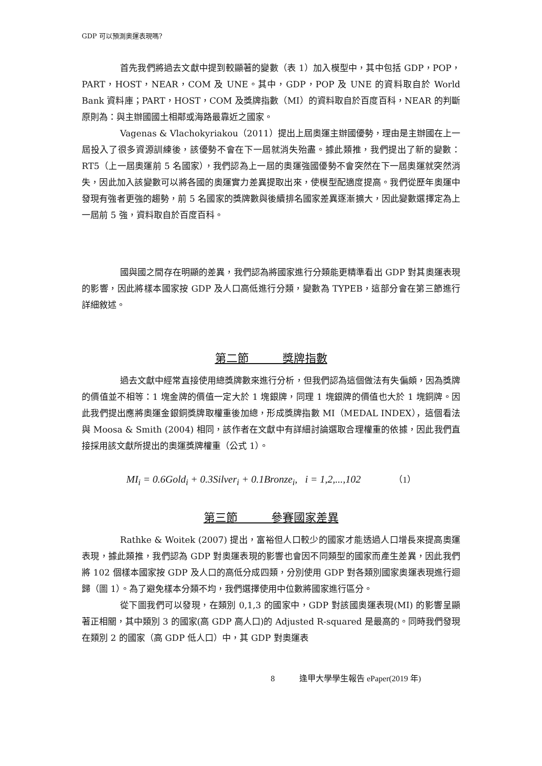GDP 可以預測奧運表現嗎?
首先我們將過去文獻中提到較顯著的變數（表 1）加入模型中，其中包括 GDP，POP，PART，HOST，NEAR，COM 及 UNE。其中，GDP，POP 及 UNE 的資料取自於 World Bank 資料庫；PART，HOST，COM 及獎牌指數（MI）的資料取自於百度百科，NEAR 的判斷原則為：與主辦國國土相鄰或海路最靠近之國家。
Vagenas & Vlachokyriakou（2011）提出上屆奧運主辦國優勢，理由是主辦國在上一屆投入了很多資源訓練後，該優勢不會在下一屆就消失殆盡。據此類推，我們提出了新的變數：RT5（上一屆奧運前 5 名國家），我們認為上一屆的奧運強國優勢不會突然在下一屆奧運就突然消失，因此加入該變數可以將各國的奧運實力差異提取出來，使模型配適度提高。我們從歷年奧運中發現有強者更強的趨勢，前 5 名國家的獎牌數與後續排名國家差異逐漸擴大，因此變數選擇定為上一屆前 5 強，資料取自於百度百科。
國與國之間存在明顯的差異，我們認為將國家進行分類能更精準看出 GDP 對其奧運表現的影響，因此將樣本國家按 GDP 及人口高低進行分類，變數為 TYPEB，這部分會在第三節進行詳細敘述。
第二節　　　獎牌指數
過去文獻中經常直接使用總獎牌數來進行分析，但我們認為這個做法有失偏頗，因為獎牌的價值並不相等：1 塊金牌的價值一定大於 1 塊銀牌，同理 1 塊銀牌的價值也大於 1 塊銅牌。因此我們提出應將奧運金銀銅獎牌取權重後加總，形成獎牌指數 MI（MEDAL INDEX），這個看法與 Moosa & Smith (2004) 相同，該作者在文獻中有詳細討論選取合理權重的依據，因此我們直接採用該文獻所提出的奧運獎牌權重（公式 1）。
MI<sub>i</sub> = 0.6Gold<sub>i</sub> + 0.3Silver<sub>i</sub> + 0.1Bronze<sub>i</sub>, i = 1,2,...,102 （1）
第三節　　　參賽國家差異
Rathke & Woitek (2007) 提出，富裕但人口較少的國家才能透過人口增長來提高奧運表現，據此類推，我們認為 GDP 對奧運表現的影響也會因不同類型的國家而產生差異，因此我們將 102 個樣本國家按 GDP 及人口的高低分成四類，分別使用 GDP 對各類別國家奧運表現進行迴歸（圖 1）。為了避免樣本分類不均，我們選擇使用中位數將國家進行區分。
從下圖我們可以發現，在類別 0,1,3 的國家中，GDP 對該國奧運表現(MI) 的影響呈顯著正相關，其中類別 3 的國家(高 GDP 高人口)的 Adjusted R-squared 是最高的。同時我們發現在類別 2 的國家（高 GDP 低人口）中，其 GDP 對奧運表
8 逢甲大學學生報告 ePaper(2019 年)